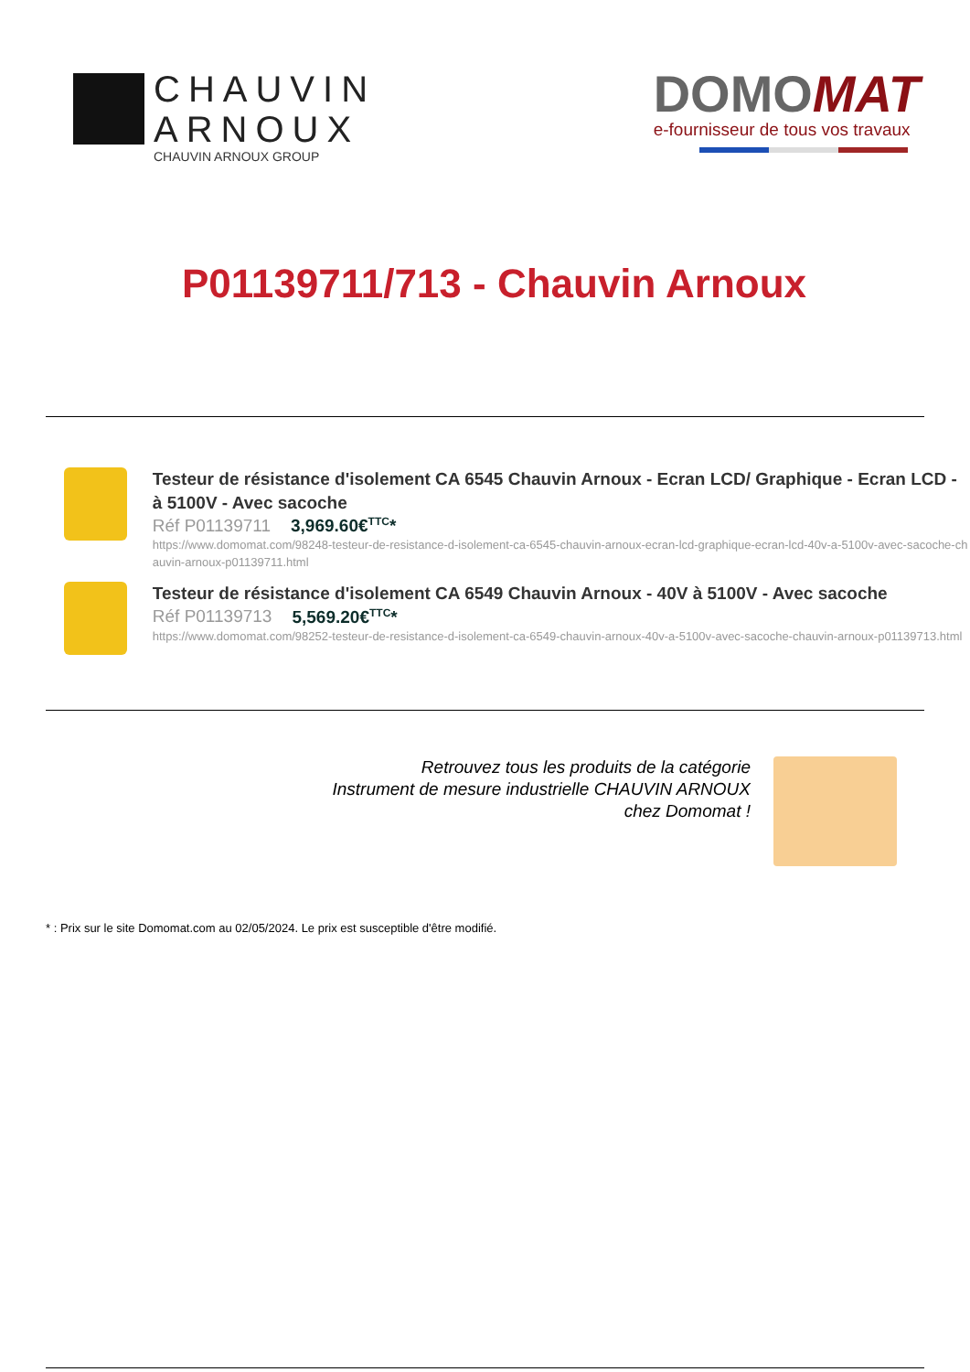CHAUVIN
ARNOUX
CHAUVIN ARNOUX GROUP
DOMO MAT
e-fournisseur de tous vos travaux
P01139711/713 - Chauvin Arnoux
Testeur de résistance d'isolement CA 6545 Chauvin Arnoux - Ecran LCD/ Graphique - Ecran LCD - à 5100V - Avec sacoche
Réf P01139711 3,969.60€<sup>TTC</sup>*
https://www.domomat.com/98248-testeur-de-resistance-d-isolement-ca-6545-chauvin-arnoux-ecran-lcd-graphique-ecran-lcd-40v-a-5100v-avec-sacoche-chauvin-arnoux-p01139711.html
Testeur de résistance d'isolement CA 6549 Chauvin Arnoux - 40V à 5100V - Avec sacoche
Réf P01139713 5,569.20€<sup>TTC</sup>*
https://www.domomat.com/98252-testeur-de-resistance-d-isolement-ca-6549-chauvin-arnoux-40v-a-5100v-avec-sacoche-chauvin-arnoux-p01139713.html
Retrouvez tous les produits de la catégorie
Instrument de mesure industrielle CHAUVIN ARNOUX
chez Domomat !
* : Prix sur le site Domomat.com au 02/05/2024. Le prix est susceptible d'être modifié.